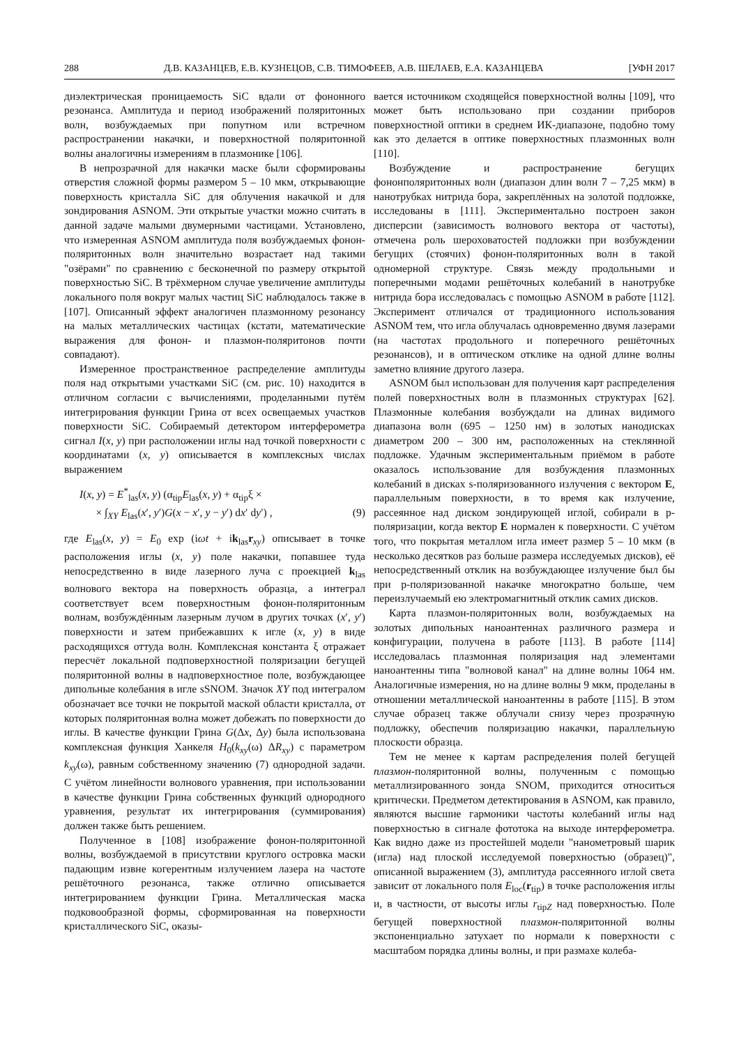288 Д.В. КАЗАНЦЕВ, Е.В. КУЗНЕЦОВ, С.В. ТИМОФЕЕВ, А.В. ШЕЛАЕВ, Е.А. КАЗАНЦЕВА [УФН 2017
диэлектрическая проницаемость SiC вдали от фононного резонанса. Амплитуда и период изображений поляритонных волн, возбуждаемых при попутном или встречном распространении накачки, и поверхностной поляритонной волны аналогичны измерениям в плазмонике [106].
В непрозрачной для накачки маске были сформированы отверстия сложной формы размером 5 – 10 мкм, открывающие поверхность кристалла SiC для облучения накачкой и для зондирования ASNOM. Эти открытые участки можно считать в данной задаче малыми двумерными частицами. Установлено, что измеренная ASNOM амплитуда поля возбуждаемых фонон-поляритонных волн значительно возрастает над такими "озёрами" по сравнению с бесконечной по размеру открытой поверхностью SiC. В трёхмерном случае увеличение амплитуды локального поля вокруг малых частиц SiC наблюдалось также в [107]. Описанный эффект аналогичен плазмонному резонансу на малых металлических частицах (кстати, математические выражения для фонон- и плазмон-поляритонов почти совпадают).
Измеренное пространственное распределение амплитуды поля над открытыми участками SiC (см. рис. 10) находится в отличном согласии с вычислениями, проделанными путём интегрирования функции Грина от всех освещаемых участков поверхности SiC. Собираемый детектором интерферометра сигнал I(x, y) при расположении иглы над точкой поверхности с координатами (x, y) описывается в комплексных числах выражением
I(x, y) = E<sup>*</sup><sub>las</sub>(x, y) (α<sub>tip</sub>E<sub>las</sub>(x, y) + α<sub>tip</sub>ξ ×
× ∫<sub>XY</sub> E<sub>las</sub>(x′, y′)G(x − x′, y − y′) dx′ dy′) , (9)
где E<sub>las</sub>(x, y) = E<sub>0</sub> exp (iωt + ik<sub>las</sub>r<sub>xy</sub>) описывает в точке расположения иглы (x, y) поле накачки, попавшее туда непосредственно в виде лазерного луча с проекцией k<sub>las</sub> волнового вектора на поверхность образца, а интеграл соответствует всем поверхностным фонон-поляритонным волнам, возбуждённым лазерным лучом в других точках (x′, y′) поверхности и затем прибежавших к игле (x, y) в виде расходящихся оттуда волн. Комплексная константа ξ отражает пересчёт локальной подповерхностной поляризации бегущей поляритонной волны в надповерхностное поле, возбуждающее дипольные колебания в игле sSNOM. Значок XY под интегралом обозначает все точки не покрытой маской области кристалла, от которых поляритонная волна может добежать по поверхности до иглы. В качестве функции Грина G(Δx, Δy) была использована комплексная функция Ханкеля H<sub>0</sub>(k<sub>xy</sub>(ω) ΔR<sub>xy</sub>) с параметром k<sub>xy</sub>(ω), равным собственному значению (7) однородной задачи. С учётом линейности волнового уравнения, при использовании в качестве функции Грина собственных функций однородного уравнения, результат их интегрирования (суммирования) должен также быть решением.
Полученное в [108] изображение фонон-поляритонной волны, возбуждаемой в присутствии круглого островка маски падающим извне когерентным излучением лазера на частоте решёточного резонанса, также отлично описывается интегрированием функции Грина. Металлическая маска подковообразной формы, сформированная на поверхности кристаллического SiC, оказы-
вается источником сходящейся поверхностной волны [109], что может быть использовано при создании приборов поверхностной оптики в среднем ИК-диапазоне, подобно тому как это делается в оптике поверхностных плазмонных волн [110].
Возбуждение и распространение бегущих фононполяритонных волн (диапазон длин волн 7 – 7,25 мкм) в нанотрубках нитрида бора, закреплённых на золотой подложке, исследованы в [111]. Экспериментально построен закон дисперсии (зависимость волнового вектора от частоты), отмечена роль шероховатостей подложки при возбуждении бегущих (стоячих) фонон-поляритонных волн в такой одномерной структуре. Связь между продольными и поперечными модами решёточных колебаний в нанотрубке нитрида бора исследовалась с помощью ASNOM в работе [112]. Эксперимент отличался от традиционного использования ASNOM тем, что игла облучалась одновременно двумя лазерами (на частотах продольного и поперечного решёточных резонансов), и в оптическом отклике на одной длине волны заметно влияние другого лазера.
ASNOM был использован для получения карт распределения полей поверхностных волн в плазмонных структурах [62]. Плазмонные колебания возбуждали на длинах видимого диапазона волн (695 – 1250 нм) в золотых нанодисках диаметром 200 – 300 нм, расположенных на стеклянной подложке. Удачным экспериментальным приёмом в работе оказалось использование для возбуждения плазмонных колебаний в дисках s-поляризованного излучения с вектором E, параллельным поверхности, в то время как излучение, рассеянное над диском зондирующей иглой, собирали в p-поляризации, когда вектор E нормален к поверхности. С учётом того, что покрытая металлом игла имеет размер 5 – 10 мкм (в несколько десятков раз больше размера исследуемых дисков), её непосредственный отклик на возбуждающее излучение был бы при p-поляризованной накачке многократно больше, чем переизлучаемый ею электромагнитный отклик самих дисков.
Карта плазмон-поляритонных волн, возбуждаемых на золотых дипольных наноантеннах различного размера и конфигурации, получена в работе [113]. В работе [114] исследовалась плазмонная поляризация над элементами наноантенны типа "волновой канал" на длине волны 1064 нм. Аналогичные измерения, но на длине волны 9 мкм, проделаны в отношении металлической наноантенны в работе [115]. В этом случае образец также облучали снизу через прозрачную подложку, обеспечив поляризацию накачки, параллельную плоскости образца.
Тем не менее к картам распределения полей бегущей плазмон-поляритонной волны, полученным с помощью металлизированного зонда SNOM, приходится относиться критически. Предметом детектирования в ASNOM, как правило, являются высшие гармоники частоты колебаний иглы над поверхностью в сигнале фототока на выходе интерферометра. Как видно даже из простейшей модели "нанометровый шарик (игла) над плоской исследуемой поверхностью (образец)", описанной выражением (3), амплитуда рассеянного иглой света зависит от локального поля E<sub>loc</sub>(r<sub>tip</sub>) в точке расположения иглы и, в частности, от высоты иглы r<sub>tipZ</sub> над поверхностью. Поле бегущей поверхностной плазмон-поляритонной волны экспоненциально затухает по нормали к поверхности с масштабом порядка длины волны, и при размахе колеба-